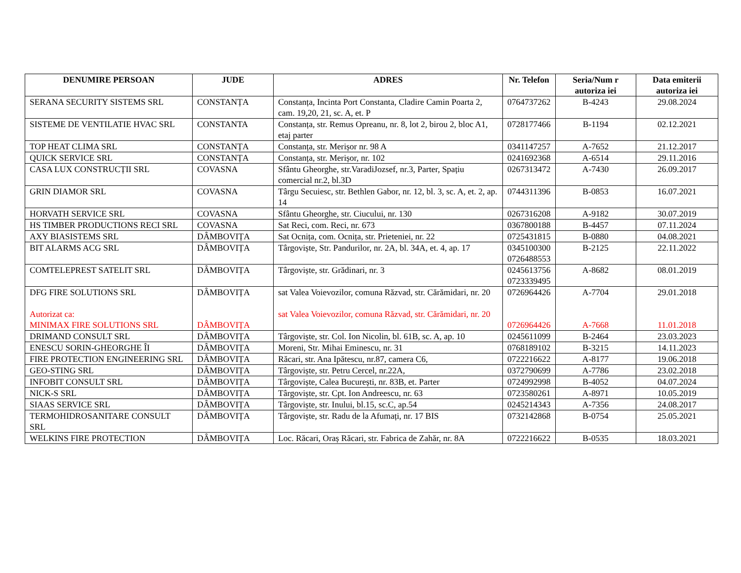| DENUMIRE PERSOAN | JUDE | ADRES | Nr. Telefon | Seria/Num r autoriza iei | Data emiterii autoriza iei |
| --- | --- | --- | --- | --- | --- |
| SERANA SECURITY SISTEMS SRL | CONSTANȚA | Constanța, Incinta Port Constanta, Cladire Camin Poarta 2, cam. 19,20, 21, sc. A, et. P | 0764737262 | B-4243 | 29.08.2024 |
| SISTEME DE VENTILATIE HVAC SRL | CONSTANTA | Constanța, str. Remus Opreanu, nr. 8, lot 2, birou 2, bloc A1, etaj parter | 0728177466 | B-1194 | 02.12.2021 |
| TOP HEAT CLIMA SRL | CONSTANȚA | Constanța, str. Merișor nr. 98 A | 0341147257 | A-7652 | 21.12.2017 |
| QUICK SERVICE SRL | CONSTANȚA | Constanța, str. Merișor, nr. 102 | 0241692368 | A-6514 | 29.11.2016 |
| CASA LUX CONSTRUCȚII SRL | COVASNA | Sfântu Gheorghe, str.VaradiJozsef, nr.3, Parter, Spațiu comercial nr.2, bl.3D | 0267313472 | A-7430 | 26.09.2017 |
| GRIN DIAMOR SRL | COVASNA | Târgu Secuiesc, str. Bethlen Gabor, nr. 12, bl. 3, sc. A, et. 2, ap. 14 | 0744311396 | B-0853 | 16.07.2021 |
| HORVATH SERVICE SRL | COVASNA | Sfântu Gheorghe, str. Ciucului, nr. 130 | 0267316208 | A-9182 | 30.07.2019 |
| HS TIMBER PRODUCTIONS RECI SRL | COVASNA | Sat Reci, com. Reci, nr. 673 | 0367800188 | B-4457 | 07.11.2024 |
| AXY BIASISTEMS SRL | DÂMBOVIȚA | Sat Ocnița, com. Ocnița, str. Prieteniei, nr. 22 | 0725431815 | B-0880 | 04.08.2021 |
| BIT ALARMS ACG SRL | DÂMBOVIȚA | Târgoviște, Str. Pandurilor, nr. 2A, bl. 34A, et. 4, ap. 17 | 0345100300 0726488553 | B-2125 | 22.11.2022 |
| COMTELEPREST SATELIT SRL | DÂMBOVIȚA | Târgoviște, str. Grădinari, nr. 3 | 0245613756 0723339495 | A-8682 | 08.01.2019 |
| DFG FIRE SOLUTIONS SRL Autorizat ca: MINIMAX FIRE SOLUTIONS SRL | DÂMBOVIȚA DÂMBOVIȚA | sat Valea Voievozilor, comuna Răzvad, str. Cărămidari, nr. 20 sat Valea Voievozilor, comuna Răzvad, str. Cărămidari, nr. 20 | 0726964426 0726964426 | A-7704 A-7668 | 29.01.2018 11.01.2018 |
| DRIMAND CONSULT SRL | DÂMBOVIȚA | Târgoviște, str. Col. Ion Nicolin, bl. 61B, sc. A, ap. 10 | 0245611099 | B-2464 | 23.03.2023 |
| ENESCU SORIN-GHEORGHE ÎI | DÂMBOVIȚA | Moreni, Str. Mihai Eminescu, nr. 31 | 0768189102 | B-3215 | 14.11.2023 |
| FIRE PROTECTION ENGINEERING SRL | DÂMBOVIȚA | Răcari, str. Ana Ipătescu, nr.87, camera C6, | 0722216622 | A-8177 | 19.06.2018 |
| GEO-STING SRL | DÂMBOVIȚA | Târgoviște, str. Petru Cercel, nr.22A, | 0372790699 | A-7786 | 23.02.2018 |
| INFOBIT CONSULT SRL | DÂMBOVIȚA | Târgoviște, Calea București, nr. 83B, et. Parter | 0724992998 | B-4052 | 04.07.2024 |
| NICK-S SRL | DÂMBOVIȚA | Târgoviște, str. Cpt. Ion Andreescu, nr. 63 | 0723580261 | A-8971 | 10.05.2019 |
| SIAAS SERVICE SRL | DÂMBOVIȚA | Târgoviște, str. Inului, bl.15, sc.C, ap.54 | 0245214343 | A-7356 | 24.08.2017 |
| TERMOHIDROSANITARE CONSULT SRL | DÂMBOVIȚA | Târgoviște, str. Radu de la Afumați, nr. 17 BIS | 0732142868 | B-0754 | 25.05.2021 |
| WELKINS FIRE PROTECTION | DÂMBOVIȚA | Loc. Răcari, Oraș Răcari, str. Fabrica de Zahăr, nr. 8A | 0722216622 | B-0535 | 18.03.2021 |